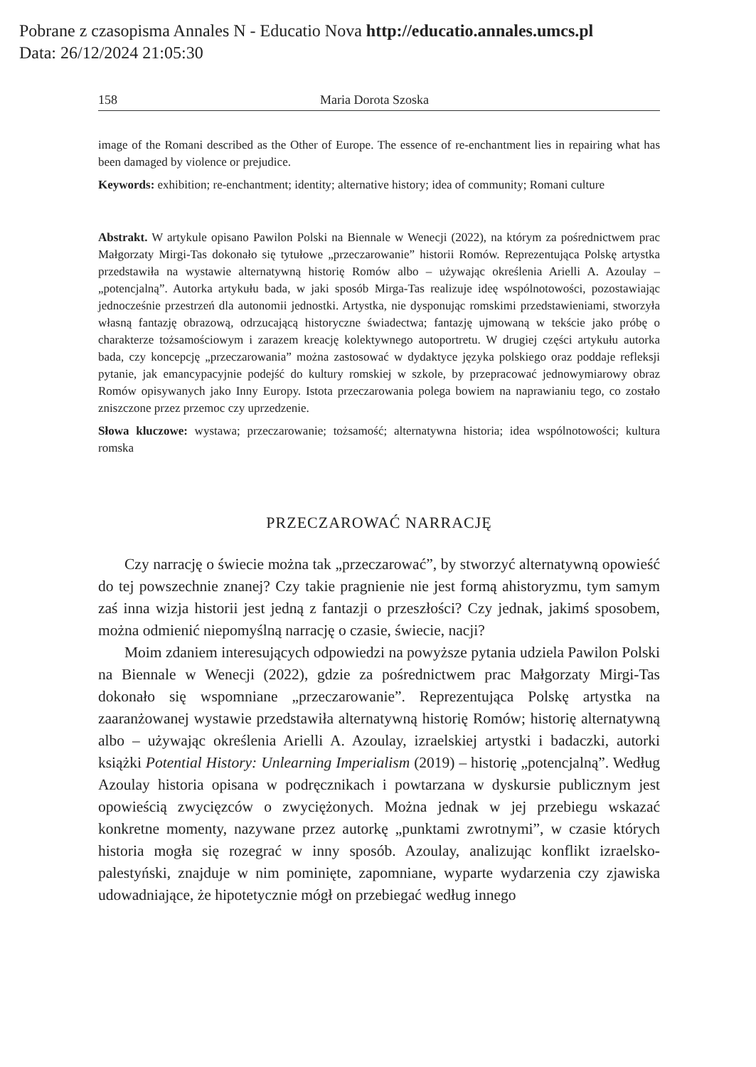Pobrane z czasopisma Annales N - Educatio Nova http://educatio.annales.umcs.pl
Data: 26/12/2024 21:05:30
158 Maria Dorota Szoska
image of the Romani described as the Other of Europe. The essence of re-enchantment lies in repairing what has been damaged by violence or prejudice.
Keywords: exhibition; re-enchantment; identity; alternative history; idea of community; Romani culture
Abstrakt. W artykule opisano Pawilon Polski na Biennale w Wenecji (2022), na którym za pośrednictwem prac Małgorzaty Mirgi-Tas dokonało się tytułowe „przeczarowanie” historii Romów. Reprezentująca Polskę artystka przedstawiła na wystawie alternatywną historię Romów albo – używając określenia Arielli A. Azoulay – „potencjalną”. Autorka artykułu bada, w jaki sposób Mirga-Tas realizuje ideę wspólnotowości, pozostawiając jednocześnie przestrzeń dla autonomii jednostki. Artystka, nie dysponując romskimi przedstawieniami, stworzyła własną fantazję obrazową, odrzucającą historyczne świadectwa; fantazję ujmowaną w tekście jako próbę o charakterze tożsamościowym i zarazem kreację kolektywnego autoportretu. W drugiej części artykułu autorka bada, czy koncepcję „przeczarowania” można zastosować w dydaktyce języka polskiego oraz poddaje refleksji pytanie, jak emancypacyjnie podejść do kultury romskiej w szkole, by przepracować jednowymiarowy obraz Romów opisywanych jako Inny Europy. Istota przeczarowania polega bowiem na naprawianiu tego, co zostało zniszczone przez przemoc czy uprzedzenie.
Słowa kluczowe: wystawa; przeczarowanie; tożsamość; alternatywna historia; idea wspólnotowości; kultura romska
PRZECZAROWAĆ NARRACJĘ
Czy narrację o świecie można tak „przeczarować”, by stworzyć alternatywną opowieść do tej powszechnie znanej? Czy takie pragnienie nie jest formą ahistoryzmu, tym samym zaś inna wizja historii jest jedną z fantazji o przeszłości? Czy jednak, jakimś sposobem, można odmienić niepomyślną narrację o czasie, świecie, nacji?
Moim zdaniem interesujących odpowiedzi na powyższe pytania udziela Pawilon Polski na Biennale w Wenecji (2022), gdzie za pośrednictwem prac Małgorzaty Mirgi-Tas dokonało się wspomniane „przeczarowanie”. Reprezentująca Polskę artystka na zaaranżowanej wystawie przedstawiła alternatywną historię Romów; historię alternatywną albo – używając określenia Arielli A. Azoulay, izraelskiej artystki i badaczki, autorki książki Potential History: Unlearning Imperialism (2019) – historię „potencjalną”. Według Azoulay historia opisana w podręcznikach i powtarzana w dyskursie publicznym jest opowieścią zwycięzców o zwyciężonych. Można jednak w jej przebiegu wskazać konkretne momenty, nazywane przez autorkę „punktami zwrotnymi”, w czasie których historia mogła się rozegrać w inny sposób. Azoulay, analizując konflikt izraelsko-palestyński, znajduje w nim pominięte, zapomniane, wyparte wydarzenia czy zjawiska udowadniające, że hipotetycznie mógł on przebiegać według innego